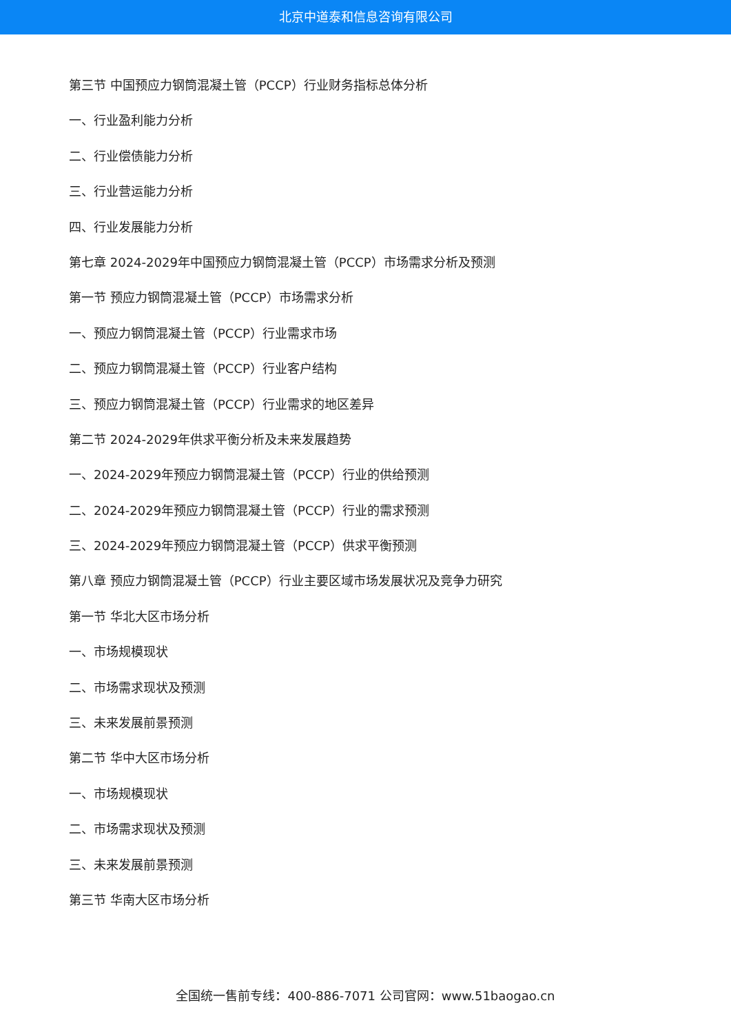北京中道泰和信息咨询有限公司
第三节 中国预应力钢筒混凝土管（PCCP）行业财务指标总体分析
一、行业盈利能力分析
二、行业偿债能力分析
三、行业营运能力分析
四、行业发展能力分析
第七章 2024-2029年中国预应力钢筒混凝土管（PCCP）市场需求分析及预测
第一节 预应力钢筒混凝土管（PCCP）市场需求分析
一、预应力钢筒混凝土管（PCCP）行业需求市场
二、预应力钢筒混凝土管（PCCP）行业客户结构
三、预应力钢筒混凝土管（PCCP）行业需求的地区差异
第二节 2024-2029年供求平衡分析及未来发展趋势
一、2024-2029年预应力钢筒混凝土管（PCCP）行业的供给预测
二、2024-2029年预应力钢筒混凝土管（PCCP）行业的需求预测
三、2024-2029年预应力钢筒混凝土管（PCCP）供求平衡预测
第八章 预应力钢筒混凝土管（PCCP）行业主要区域市场发展状况及竞争力研究
第一节 华北大区市场分析
一、市场规模现状
二、市场需求现状及预测
三、未来发展前景预测
第二节 华中大区市场分析
一、市场规模现状
二、市场需求现状及预测
三、未来发展前景预测
第三节 华南大区市场分析
全国统一售前专线：400-886-7071 公司官网：www.51baogao.cn